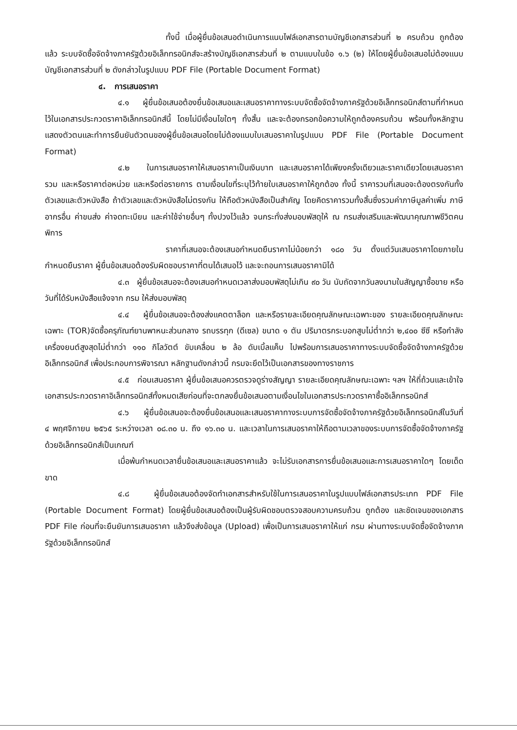ทั้งนี้ เมื่อผู้ยื่นข้อเสนอดำเนินการแนบไฟล์เอกสารตามบัญชีเอกสารส่วนที่ ๒ ครบถ้วน ถูกต้องแล้ว ระบบจัดซื้อจัดจ้างภาครัฐด้วยอิเล็กทรอนิกส์จะสร้างบัญชีเอกสารส่วนที่ ๒ ตามแบบในข้อ ๑.๖ (๒) ให้โดยผู้ยื่นข้อเสนอไม่ต้องแนบบัญชีเอกสารส่วนที่ ๒ ดังกล่าวในรูปแบบ PDF File (Portable Document Format)
๔. การเสนอราคา
๔.๑ ผู้ยื่นข้อเสนอต้องยื่นข้อเสนอและเสนอราคาทางระบบจัดซื้อจัดจ้างภาครัฐด้วยอิเล็กทรอนิกส์ตามที่กำหนดไว้ในเอกสารประกวดราคาอิเล็กทรอนิกส์นี้ โดยไม่มีเงื่อนไขใดๆ ทั้งสิ้น และจะต้องกรอกข้อความให้ถูกต้องครบถ้วน พร้อมทั้งหลักฐานแสดงตัวตนและทำการยืนยันตัวตนของผู้ยื่นข้อเสนอโดยไม่ต้องแนบใบเสนอราคาในรูปแบบ PDF File (Portable Document Format)
๔.๒ ในการเสนอราคาให้เสนอราคาเป็นเงินบาท และเสนอราคาได้เพียงครั้งเดียวและราคาเดียวโดยเสนอราคารวม และหรือราคาต่อหน่วย และหรือต่อรายการ ตามเงื่อนไขที่ระบุไว้ท้ายใบเสนอราคาให้ถูกต้อง ทั้งนี้ ราคารวมที่เสนอจะต้องตรงกันทั้งตัวเลขและตัวหนังสือ ถ้าตัวเลขและตัวหนังสือไม่ตรงกัน ให้ถือตัวหนังสือเป็นสำคัญ โดยคิดราคารวมทั้งสิ้นซึ่งรวมค่าภาษีมูลค่าเพิ่ม ภาษีอากรอื่น ค่าขนส่ง ค่าจดทะเบียน และค่าใช้จ่ายอื่นๆ ทั้งปวงไว้แล้ว จนกระทั่งส่งมอบพัสดุให้ ณ กรมส่งเสริมและพัฒนาคุณภาพชีวิตคนพิการ
ราคาที่เสนอจะต้องเสนอกำหนดยืนราคาไม่น้อยกว่า ๑๘๐ วัน ตั้งแต่วันเสนอราคาโดยภายในกำหนดยืนราคา ผู้ยื่นข้อเสนอต้องรับผิดชอบราคาที่ตนได้เสนอไว้ และจะถอนการเสนอราคามิได้
๔.๓ ผู้ยื่นข้อเสนอจะต้องเสนอกำหนดเวลาส่งมอบพัสดุไม่เกิน ๙๐ วัน นับถัดจากวันลงนามในสัญญาซื้อขาย หรือวันที่ได้รับหนังสือแจ้งจาก กรม ให้ส่งมอบพัสดุ
๔.๔ ผู้ยื่นข้อเสนอจะต้องส่งแคตตาล็อก และหรือรายละเอียดคุณลักษณะเฉพาะของ รายละเอียดคุณลักษณะเฉพาะ (TOR)จัดซื้อครุภัณฑ์ยานพาหนะส่วนกลาง รถบรรทุก (ดีเซล) ขนาด ๑ ตัน ปริมาตรกระบอกสูบไม่ต่ำกว่า ๒,๔๐๐ ซีซี หรือกำลังเครื่องยนต์สูงสุดไม่ต่ำกว่า ๑๑๐ กิโลวัตต์ ขับเคลื่อน ๒ ล้อ ดับเบิ้ลแค็บ ไปพร้อมการเสนอราคาทางระบบจัดซื้อจัดจ้างภาครัฐด้วยอิเล็กทรอนิกส์ เพื่อประกอบการพิจารณา หลักฐานดังกล่าวนี้ กรมจะยึดไว้เป็นเอกสารของทางราชการ
๔.๕ ก่อนเสนอราคา ผู้ยื่นข้อเสนอควรตรวจดูร่างสัญญา รายละเอียดคุณลักษณะเฉพาะ ฯลฯ ให้ถี่ถ้วนและเข้าใจเอกสารประกวดราคาอิเล็กทรอนิกส์ทั้งหมดเสียก่อนที่จะตกลงยื่นข้อเสนอตามเงื่อนไขในเอกสารประกวดราคาซื้ออิเล็กทรอนิกส์
๔.๖ ผู้ยื่นข้อเสนอจะต้องยื่นข้อเสนอและเสนอราคาทางระบบการจัดซื้อจัดจ้างภาครัฐด้วยอิเล็กทรอนิกส์ในวันที่ ๔ พฤศจิกายน ๒๕๖๕ ระหว่างเวลา ๐๘.๓๐ น. ถึง ๑๖.๓๐ น. และเวลาในการเสนอราคาให้ถือตามเวลาของระบบการจัดซื้อจัดจ้างภาครัฐด้วยอิเล็กทรอนิกส์เป็นเกณฑ์
เมื่อพ้นกำหนดเวลายื่นข้อเสนอและเสนอราคาแล้ว จะไม่รับเอกสารการยื่นข้อเสนอและการเสนอราคาใดๆ โดยเด็ดขาด
๔.๘ ผู้ยื่นข้อเสนอต้องจัดทำเอกสารสำหรับใช้ในการเสนอราคาในรูปแบบไฟล์เอกสารประเภท PDF File (Portable Document Format) โดยผู้ยื่นข้อเสนอต้องเป็นผู้รับผิดชอบตรวจสอบความครบถ้วน ถูกต้อง และชัดเจนของเอกสาร PDF File ก่อนที่จะยืนยันการเสนอราคา แล้วจึงส่งข้อมูล (Upload) เพื่อเป็นการเสนอราคาให้แก่ กรม ผ่านทางระบบจัดซื้อจัดจ้างภาครัฐด้วยอิเล็กทรอนิกส์